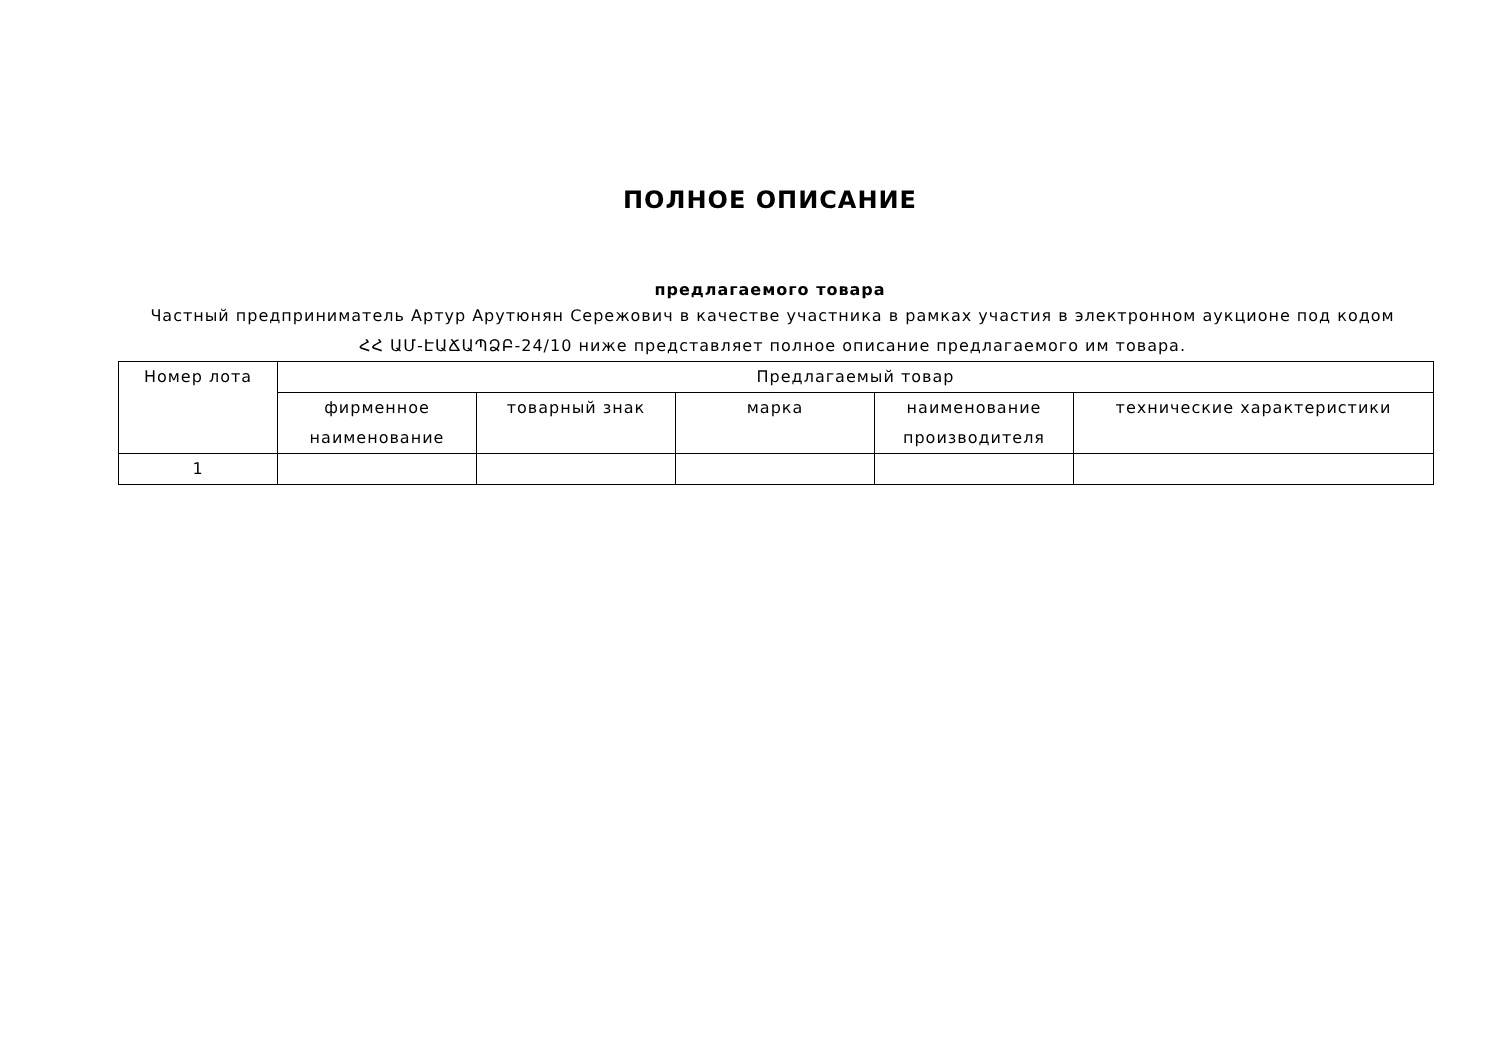ПОЛНОЕ ОПИСАНИЕ
предлагаемого товара
Частный предприниматель Артур Арутюнян Сережович в качестве участника в рамках участия в электронном аукционе под кодом ՀՀ ԱՄ-ԷԱՃԱՊՁԲ-24/10 ниже представляет полное описание предлагаемого им товара.
| Номер лота | Предлагаемый товар | | | | |
| --- | --- | --- | --- | --- | --- |
| | фирменное наименование | товарный знак | марка | наименование производителя | технические характеристики |
| 1 | | | | | |